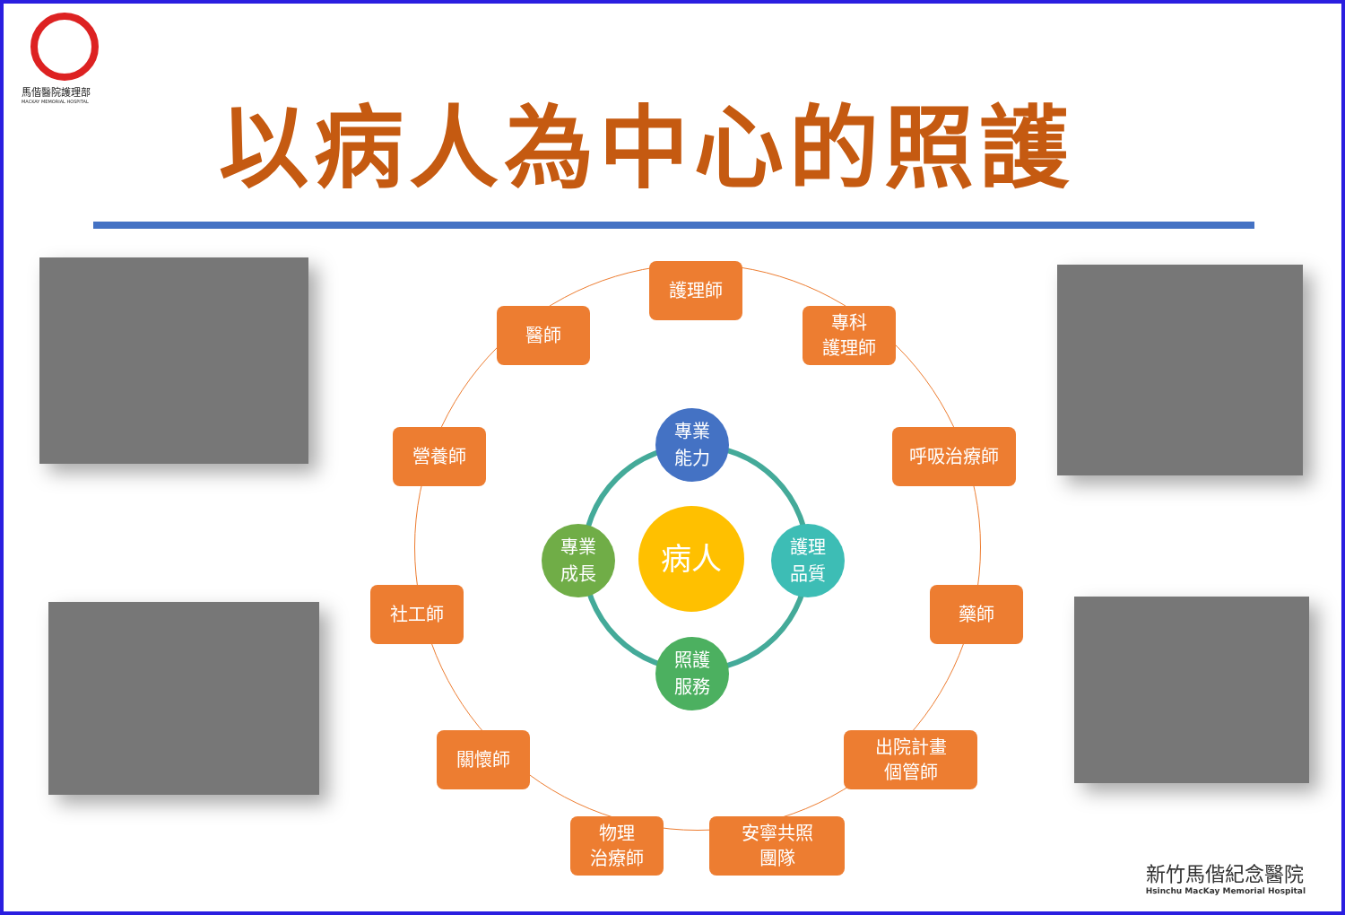馬偕醫院護理部
MACKAY MEMORIAL HOSPITAL
以病人為中心的照護
護理師
醫師
專科
護理師
營養師 呼吸治療師
社工師 藥師
關懷師
出院計畫
個管師
物理
治療師
安寧共照
團隊
專業
能力
專業
成長
護理
品質
照護
服務
病人
新竹馬偕紀念醫院
Hsinchu MacKay Memorial Hospital